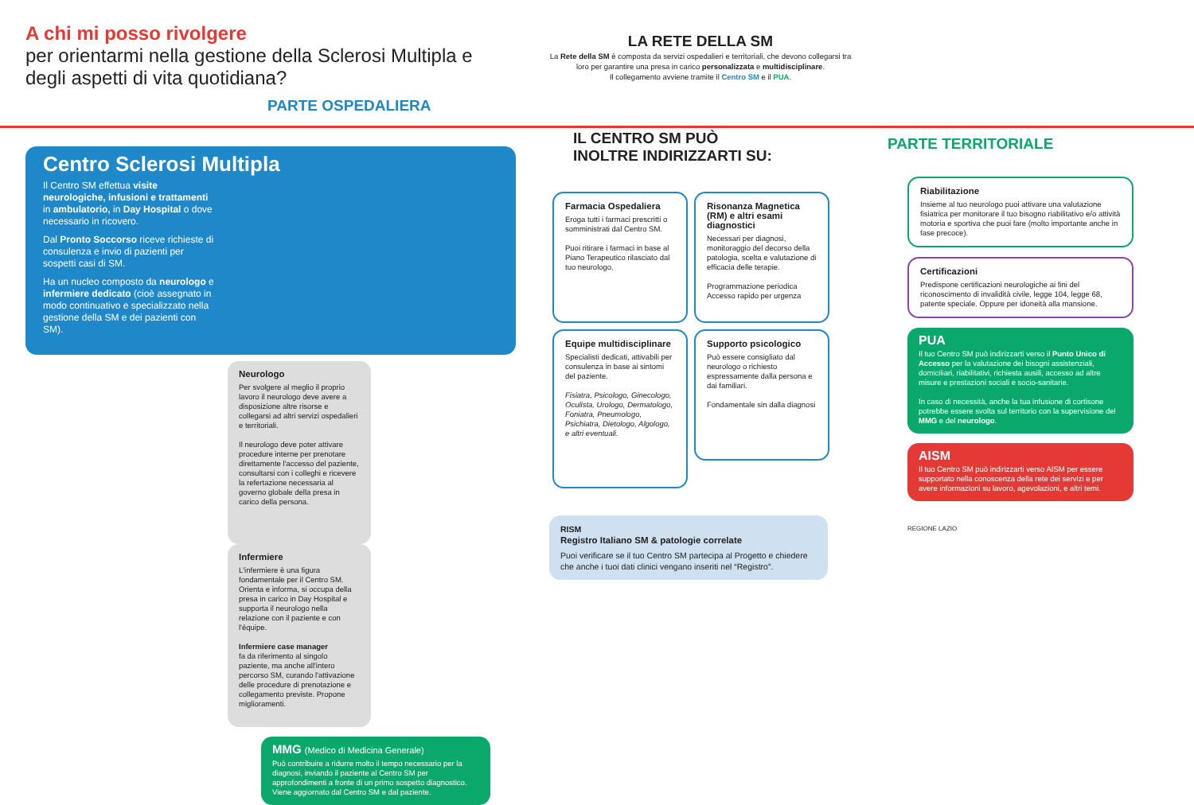A chi mi posso rivolgere
per orientarmi nella gestione della Sclerosi Multipla e degli aspetti di vita quotidiana?
PARTE OSPEDALIERA
Centro Sclerosi Multipla
Il Centro SM effettua visite neurologiche, infusioni e trattamenti in ambulatorio, in Day Hospital o dove necessario in ricovero.
Dal Pronto Soccorso riceve richieste di consulenza e invio di pazienti per sospetti casi di SM.
Ha un nucleo composto da neurologo e infermiere dedicato (cioè assegnato in modo continuativo e specializzato nella gestione della SM e dei pazienti con SM).
Neurologo
Per svolgere al meglio il proprio lavoro il neurologo deve avere a disposizione altre risorse e collegarsi ad altri servizi ospedalieri e territoriali.
Il neurologo deve poter attivare procedure interne per prenotare direttamente l'accesso del paziente, consultarsi con i colleghi e ricevere la refertazione necessaria al governo globale della presa in carico della persona.
Infermiere
L'infermiere è una figura fondamentale per il Centro SM. Orienta e informa, si occupa della presa in carico in Day Hospital e supporta il neurologo nella relazione con il paziente e con l'équipe.
Infermiere case manager
fa da riferimento al singolo paziente, ma anche all'intero percorso SM, curando l'attivazione delle procedure di prenotazione e collegamento previste. Propone miglioramenti.
MMG (Medico di Medicina Generale)
Può contribuire a ridurre molto il tempo necessario per la diagnosi, inviando il paziente al Centro SM per approfondimenti a fronte di un primo sospetto diagnostico.
Viene aggiornato dal Centro SM e dal paziente.
LA RETE DELLA SM
La Rete della SM è composta da servizi ospedalieri e territoriali, che devono collegarsi tra loro per garantire una presa in carico personalizzata e multidisciplinare.
Il collegamento avviene tramite il Centro SM e il PUA.
IL CENTRO SM PUÒ
INOLTRE INDIRIZZARTI SU:
Farmacia Ospedaliera
Eroga tutti i farmaci prescritti o somministrati dal Centro SM.
Puoi ritirare i farmaci in base al Piano Terapeutico rilasciato dal tuo neurologo.
Risonanza Magnetica (RM) e altri esami diagnostici
Necessari per diagnosi, monitoraggio del decorso della patologia, scelta e valutazione di efficacia delle terapie.
Programmazione periodica
Accesso rapido per urgenza
Equipe multidisciplinare
Specialisti dedicati, attivabili per consulenza in base ai sintomi del paziente.
Fisiatra, Psicologo, Ginecologo, Oculista, Urologo, Dermatologo, Foniatra, Pneumologo, Psichiatra, Dietologo, Algologo, e altri eventuali.
Supporto psicologico
Può essere consigliato dal neurologo o richiesto espressamente dalla persona e dai familiari.
Fondamentale sin dalla diagnosi
RISM
Registro Italiano SM & patologie correlate
Puoi verificare se il tuo Centro SM partecipa al Progetto e chiedere che anche i tuoi dati clinici vengano inseriti nel “Registro”.
PARTE TERRITORIALE
Riabilitazione
Insieme al tuo neurologo puoi attivare una valutazione fisiatrica per monitorare il tuo bisogno riabilitativo e/o attività motoria e sportiva che puoi fare (molto importante anche in fase precoce).
Certificazioni
Predispone certificazioni neurologiche ai fini del riconoscimento di invalidità civile, legge 104, legge 68, patente speciale. Oppure per idoneità alla mansione.
PUA
Il tuo Centro SM può indirizzarti verso il Punto Unico di Accesso per la valutazione dei bisogni assistenziali, domiciliari, riabilitativi, richiesta ausili, accesso ad altre misure e prestazioni sociali e socio-sanitarie.
In caso di necessità, anche la tua infusione di cortisone potrebbe essere svolta sul territorio con la supervisione del MMG e del neurologo.
AISM
Il tuo Centro SM può indirizzarti verso AISM per essere supportato nella conoscenza della rete dei servizi e per avere informazioni su lavoro, agevolazioni, e altri temi.
REGIONE LAZIO